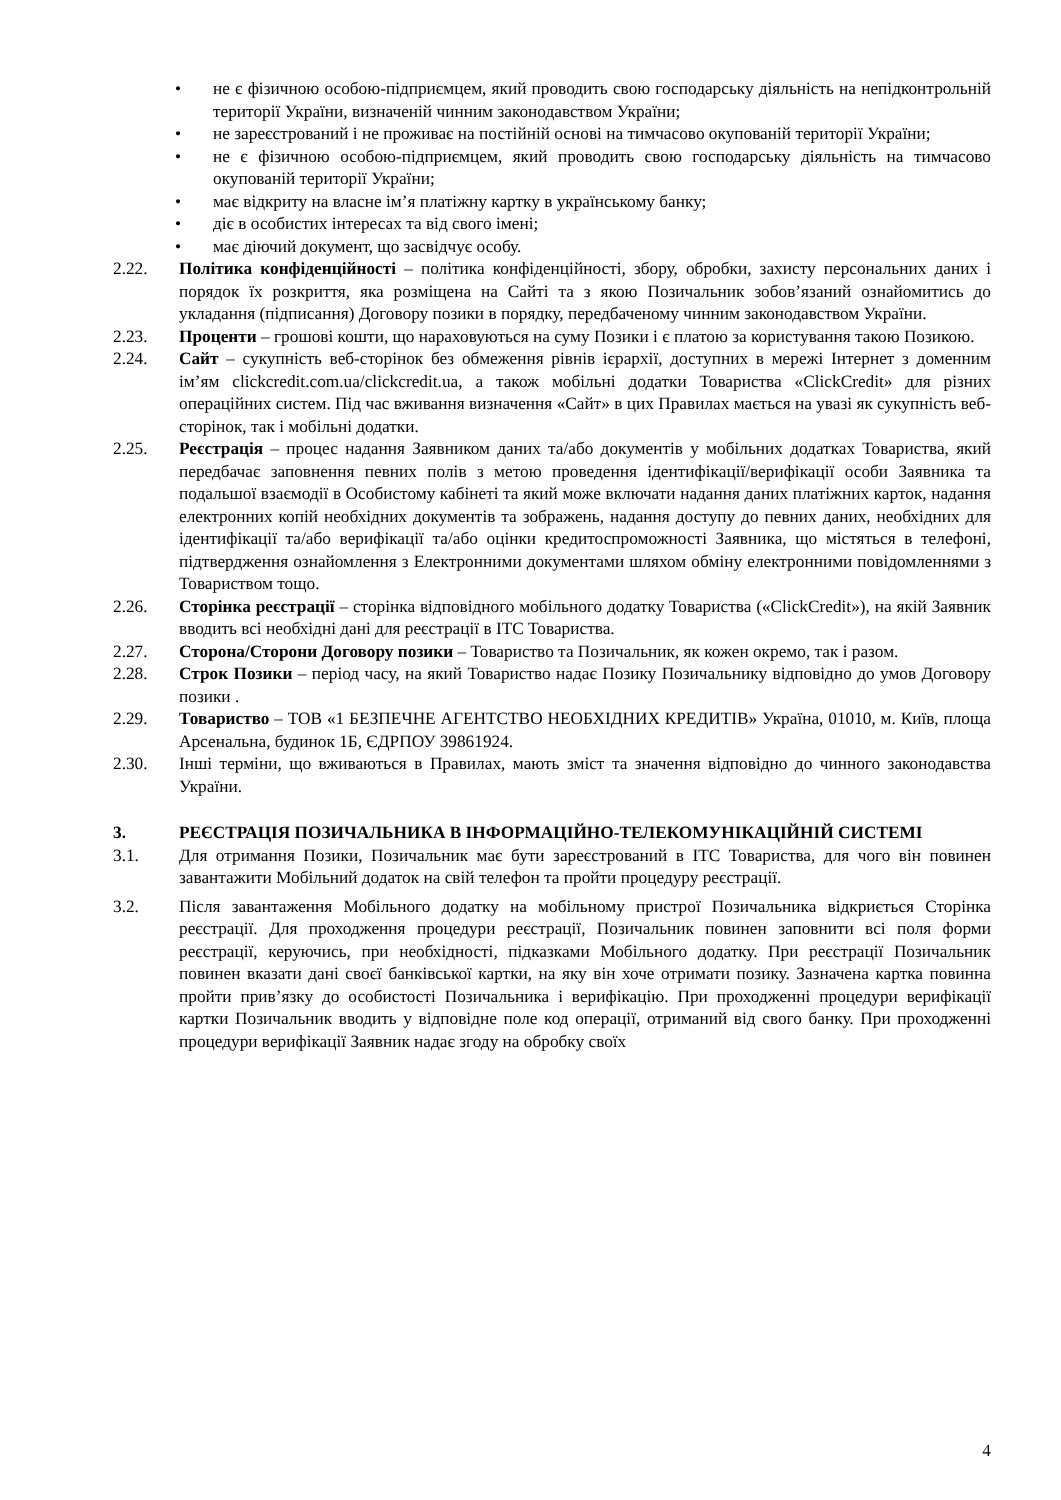• не є фізичною особою-підприємцем, який проводить свою господарську діяльність на непідконтрольній території України, визначеній чинним законодавством України;
• не зареєстрований і не проживає на постійній основі на тимчасово окупованій території України;
• не є фізичною особою-підприємцем, який проводить свою господарську діяльність на тимчасово окупованій території України;
• має відкриту на власне ім’я платіжну картку в українському банку;
• діє в особистих інтересах та від свого імені;
• має діючий документ, що засвідчує особу.
2.22. Політика конфіденційності – політика конфіденційності, збору, обробки, захисту персональних даних і порядок їх розкриття, яка розміщена на Сайті та з якою Позичальник зобов’язаний ознайомитись до укладання (підписання) Договору позики в порядку, передбаченому чинним законодавством України.
2.23. Проценти – грошові кошти, що нараховуються на суму Позики і є платою за користування такою Позикою.
2.24. Сайт – сукупність веб-сторінок без обмеження рівнів ієрархії, доступних в мережі Інтернет з доменним ім’ям clickcredit.com.ua/clickcredit.ua, а також мобільні додатки Товариства «ClickCredit» для різних операційних систем. Під час вживання визначення «Сайт» в цих Правилах мається на увазі як сукупність веб-сторінок, так і мобільні додатки.
2.25. Реєстрація – процес надання Заявником даних та/або документів у мобільних додатках Товариства, який передбачає заповнення певних полів з метою проведення ідентифікації/верифікації особи Заявника та подальшої взаємодії в Особистому кабінеті та який може включати надання даних платіжних карток, надання електронних копій необхідних документів та зображень, надання доступу до певних даних, необхідних для ідентифікації та/або верифікації та/або оцінки кредитоспроможності Заявника, що містяться в телефоні, підтвердження ознайомлення з Електронними документами шляхом обміну електронними повідомленнями з Товариством тощо.
2.26. Сторінка реєстрації – сторінка відповідного мобільного додатку Товариства («ClickCredit»), на якій Заявник вводить всі необхідні дані для реєстрації в ІТС Товариства.
2.27. Сторона/Сторони Договору позики – Товариство та Позичальник, як кожен окремо, так і разом.
2.28. Строк Позики – період часу, на який Товариство надає Позику Позичальнику відповідно до умов Договору позики .
2.29. Товариство – ТОВ «1 БЕЗПЕЧНЕ АГЕНТСТВО НЕОБХІДНИХ КРЕДИТІВ» Україна, 01010, м. Київ, площа Арсенальна, будинок 1Б, ЄДРПОУ 39861924.
2.30. Інші терміни, що вживаються в Правилах, мають зміст та значення відповідно до чинного законодавства України.
3. РЕЄСТРАЦІЯ ПОЗИЧАЛЬНИКА В ІНФОРМАЦІЙНО-ТЕЛЕКОМУНІКАЦІЙНІЙ СИСТЕМІ
3.1. Для отримання Позики, Позичальник має бути зареєстрований в ІТС Товариства, для чого він повинен завантажити Мобільний додаток на свій телефон та пройти процедуру реєстрації.
3.2. Після завантаження Мобільного додатку на мобільному пристрої Позичальника відкриється Сторінка реєстрації. Для проходження процедури реєстрації, Позичальник повинен заповнити всі поля форми реєстрації, керуючись, при необхідності, підказками Мобільного додатку. При реєстрації Позичальник повинен вказати дані своєї банківської картки, на яку він хоче отримати позику. Зазначена картка повинна пройти прив’язку до особистості Позичальника і верифікацію. При проходженні процедури верифікації картки Позичальник вводить у відповідне поле код операції, отриманий від свого банку. При проходженні процедури верифікації Заявник надає згоду на обробку своїх
4